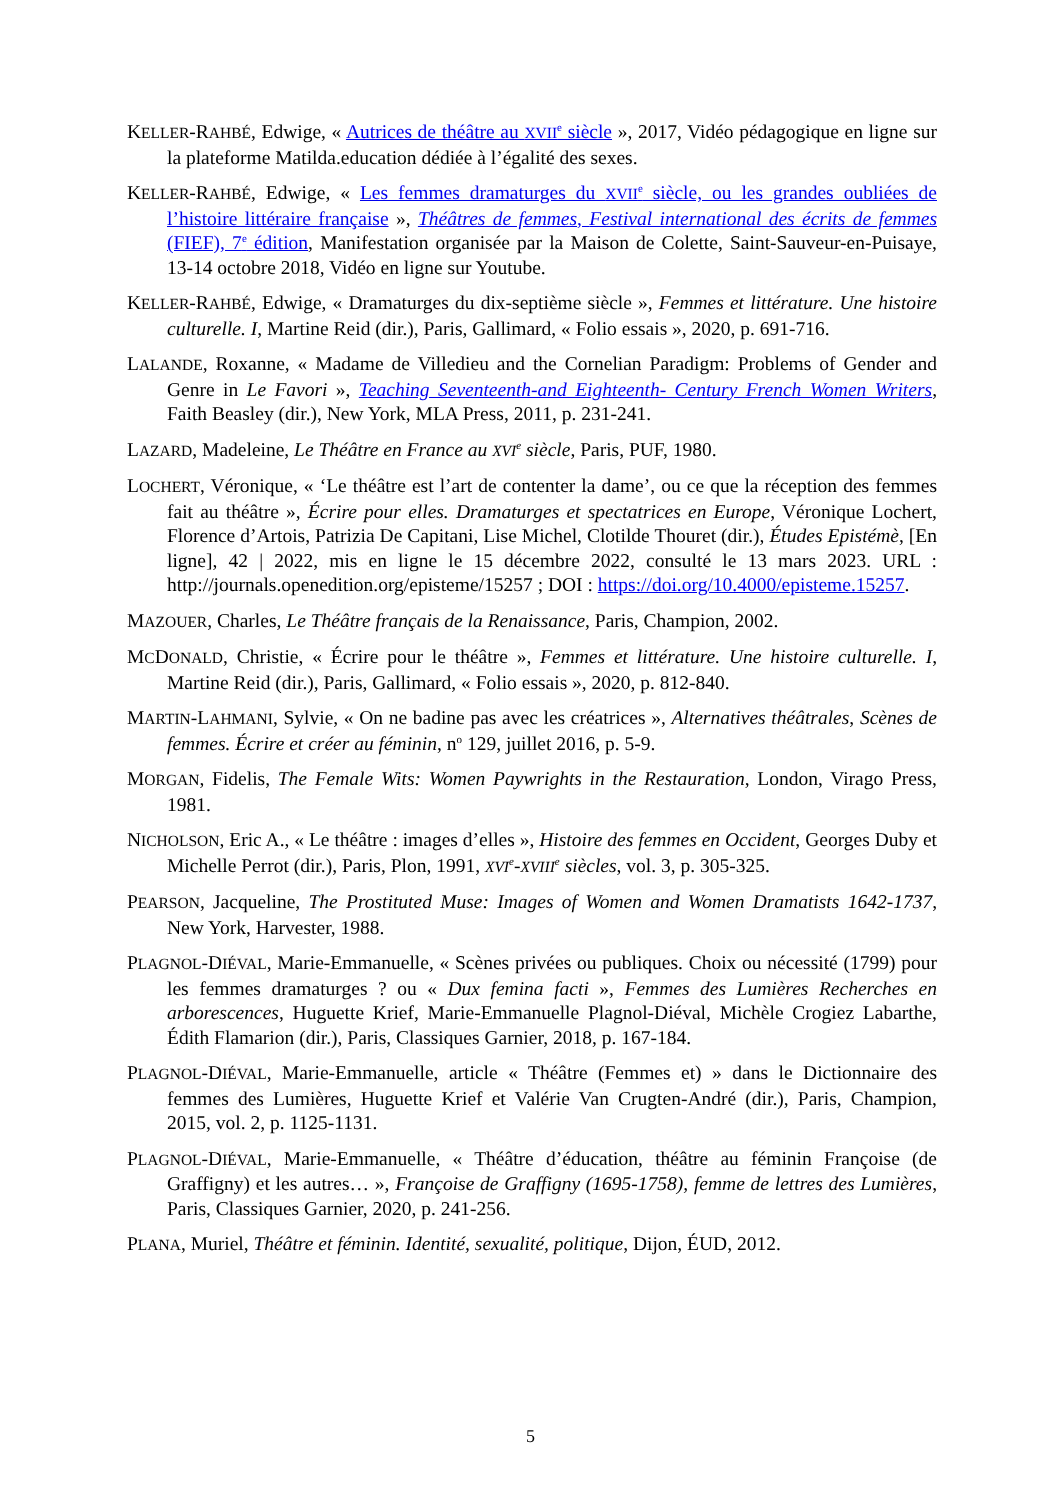KELLER-RAHBÉ, Edwige, « Autrices de théâtre au XVII<sup>e</sup> siècle », 2017, Vidéo pédagogique en ligne sur la plateforme Matilda.education dédiée à l’égalité des sexes.
KELLER-RAHBÉ, Edwige, « Les femmes dramaturges du XVII<sup>e</sup> siècle, ou les grandes oubliées de l’histoire littéraire française », Théâtres de femmes, Festival international des écrits de femmes (FIEF), 7<sup>e</sup> édition, Manifestation organisée par la Maison de Colette, Saint-Sauveur-en-Puisaye, 13-14 octobre 2018, Vidéo en ligne sur Youtube.
KELLER-RAHBÉ, Edwige, « Dramaturges du dix-septième siècle », Femmes et littérature. Une histoire culturelle. I, Martine Reid (dir.), Paris, Gallimard, « Folio essais », 2020, p. 691-716.
LALANDE, Roxanne, « Madame de Villedieu and the Cornelian Paradigm: Problems of Gender and Genre in Le Favori », Teaching Seventeenth-and Eighteenth- Century French Women Writers, Faith Beasley (dir.), New York, MLA Press, 2011, p. 231-241.
LAZARD, Madeleine, Le Théâtre en France au XVI<sup>e</sup> siècle, Paris, PUF, 1980.
LOCHERT, Véronique, « ‘Le théâtre est l’art de contenter la dame’, ou ce que la réception des femmes fait au théâtre », Écrire pour elles. Dramaturges et spectatrices en Europe, Véronique Lochert, Florence d’Artois, Patrizia De Capitani, Lise Michel, Clotilde Thouret (dir.), Études Epistémè, [En ligne], 42 | 2022, mis en ligne le 15 décembre 2022, consulté le 13 mars 2023. URL : http://journals.openedition.org/episteme/15257 ; DOI : https://doi.org/10.4000/episteme.15257.
MAZOUER, Charles, Le Théâtre français de la Renaissance, Paris, Champion, 2002.
MCDONALD, Christie, « Écrire pour le théâtre », Femmes et littérature. Une histoire culturelle. I, Martine Reid (dir.), Paris, Gallimard, « Folio essais », 2020, p. 812-840.
MARTIN-LAHMANI, Sylvie, « On ne badine pas avec les créatrices », Alternatives théâtrales, Scènes de femmes. Écrire et créer au féminin, n<sup>o</sup> 129, juillet 2016, p. 5-9.
MORGAN, Fidelis, The Female Wits: Women Paywrights in the Restauration, London, Virago Press, 1981.
NICHOLSON, Eric A., « Le théâtre : images d’elles », Histoire des femmes en Occident, Georges Duby et Michelle Perrot (dir.), Paris, Plon, 1991, XVI<sup>e</sup>-XVIII<sup>e</sup> siècles, vol. 3, p. 305-325.
PEARSON, Jacqueline, The Prostituted Muse: Images of Women and Women Dramatists 1642-1737, New York, Harvester, 1988.
PLAGNOL-DIÉVAL, Marie-Emmanuelle, « Scènes privées ou publiques. Choix ou nécessité (1799) pour les femmes dramaturges ? ou « Dux femina facti », Femmes des Lumières Recherches en arborescences, Huguette Krief, Marie-Emmanuelle Plagnol-Diéval, Michèle Crogiez Labarthe, Édith Flamarion (dir.), Paris, Classiques Garnier, 2018, p. 167-184.
PLAGNOL-DIÉVAL, Marie-Emmanuelle, article « Théâtre (Femmes et) » dans le Dictionnaire des femmes des Lumières, Huguette Krief et Valérie Van Crugten-André (dir.), Paris, Champion, 2015, vol. 2, p. 1125-1131.
PLAGNOL-DIÉVAL, Marie-Emmanuelle, « Théâtre d’éducation, théâtre au féminin Françoise (de Graffigny) et les autres… », Françoise de Graffigny (1695-1758), femme de lettres des Lumières, Paris, Classiques Garnier, 2020, p. 241-256.
PLANA, Muriel, Théâtre et féminin. Identité, sexualité, politique, Dijon, ÉUD, 2012.
5